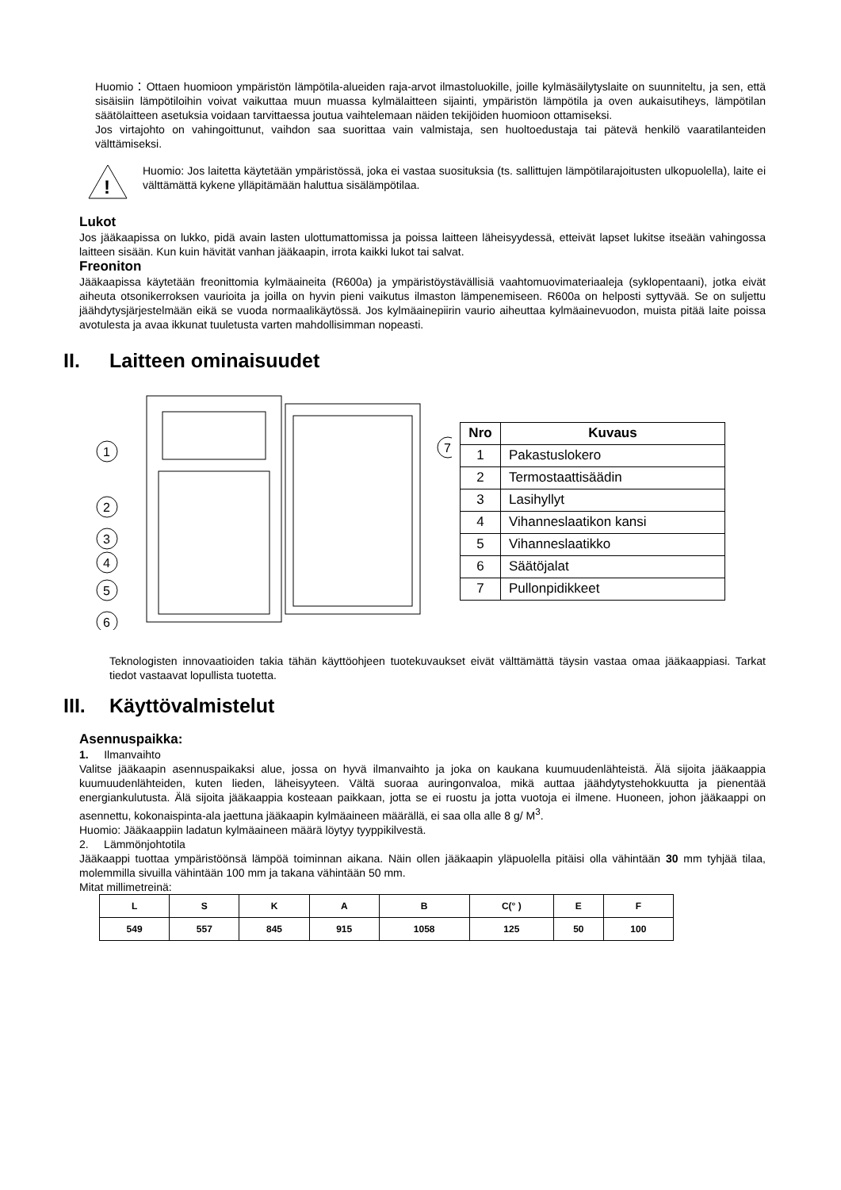Huomio：Ottaen huomioon ympäristön lämpötila-alueiden raja-arvot ilmastoluokille, joille kylmäsäilytyslaite on suunniteltu, ja sen, että sisäisiin lämpötiloihin voivat vaikuttaa muun muassa kylmälaitteen sijainti, ympäristön lämpötila ja oven aukaisutiheys, lämpötilan säätölaitteen asetuksia voidaan tarvittaessa joutua vaihtelemaan näiden tekijöiden huomioon ottamiseksi.
Jos virtajohto on vahingoittunut, vaihdon saa suorittaa vain valmistaja, sen huoltoedustaja tai pätevä henkilö vaaratilanteiden välttämiseksi.
!
Huomio: Jos laitetta käytetään ympäristössä, joka ei vastaa suosituksia (ts. sallittujen lämpötilarajoitusten ulkopuolella), laite ei välttämättä kykene ylläpitämään haluttua sisälämpötilaa.
Lukot
Jos jääkaapissa on lukko, pidä avain lasten ulottumattomissa ja poissa laitteen läheisyydessä, etteivät lapset lukitse itseään vahingossa laitteen sisään. Kun kuin hävität vanhan jääkaapin, irrota kaikki lukot tai salvat.
Freoniton
Jääkaapissa käytetään freonittomia kylmäaineita (R600a) ja ympäristöystävällisiä vaahtomuovimateriaaleja (syklopentaani), jotka eivät aiheuta otsonikerroksen vaurioita ja joilla on hyvin pieni vaikutus ilmaston lämpenemiseen. R600a on helposti syttyvää. Se on suljettu jäähdytysjärjestelmään eikä se vuoda normaalikäytössä. Jos kylmäainepiirin vaurio aiheuttaa kylmäainevuodon, muista pitää laite poissa avotulesta ja avaa ikkunat tuuletusta varten mahdollisimman nopeasti.
II. Laitteen ominaisuudet
1
2
3
4
5
6
7
| Nro | Kuvaus |
| --- | --- |
| 1 | Pakastuslokero |
| 2 | Termostaattisäädin |
| 3 | Lasihyllyt |
| 4 | Vihanneslaatikon kansi |
| 5 | Vihanneslaatikko |
| 6 | Säätöjalat |
| 7 | Pullonpidikkeet |
Teknologisten innovaatioiden takia tähän käyttöohjeen tuotekuvaukset eivät välttämättä täysin vastaa omaa jääkaappiasi. Tarkat tiedot vastaavat lopullista tuotetta.
III. Käyttövalmistelut
Asennuspaikka:
1. Ilmanvaihto
Valitse jääkaapin asennuspaikaksi alue, jossa on hyvä ilmanvaihto ja joka on kaukana kuumuudenlähteistä. Älä sijoita jääkaappia kuumuudenlähteiden, kuten lieden, läheisyyteen. Vältä suoraa auringonvaloa, mikä auttaa jäähdytystehokkuutta ja pienentää energiankulutusta. Älä sijoita jääkaappia kosteaan paikkaan, jotta se ei ruostu ja jotta vuotoja ei ilmene. Huoneen, johon jääkaappi on asennettu, kokonaispinta-ala jaettuna jääkaapin kylmäaineen määrällä, ei saa olla alle 8 g/ M<sup>3</sup>.
Huomio: Jääkaappiin ladatun kylmäaineen määrä löytyy tyyppikilvestä.
2. Lämmönjohtotila
Jääkaappi tuottaa ympäristöönsä lämpöä toiminnan aikana. Näin ollen jääkaapin yläpuolella pitäisi olla vähintään 30 mm tyhjää tilaa, molemmilla sivuilla vähintään 100 mm ja takana vähintään 50 mm.
Mitat millimetreinä:
| L | S | K | A | B | C(° ) | E | F |
| 549 | 557 | 845 | 915 | 1058 | 125 | 50 | 100 |